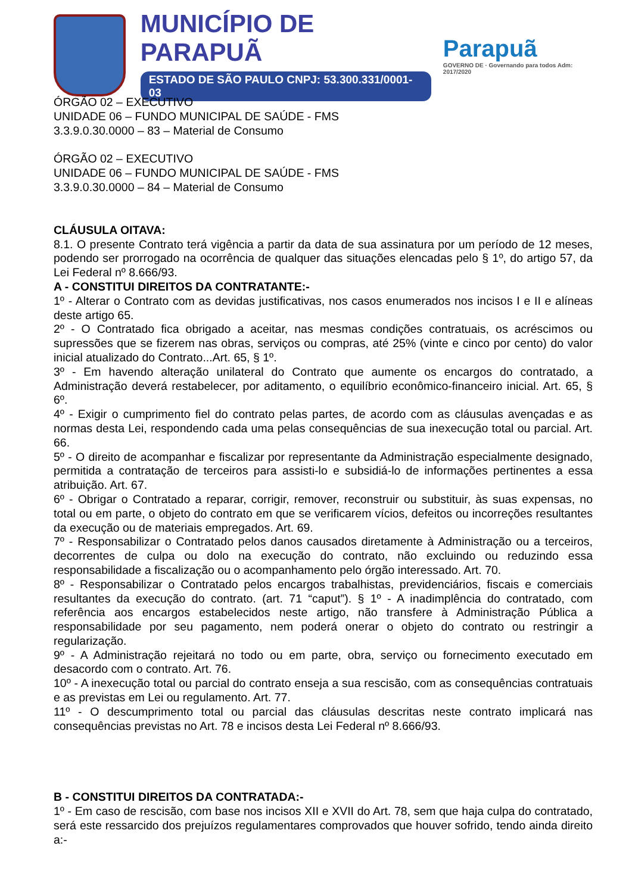MUNICÍPIO DE PARAPUÃ
ESTADO DE SÃO PAULO CNPJ: 53.300.331/0001-03
Parapuã
GOVERNO DE · Governando para todos Adm: 2017/2020
ÓRGÃO 02 – EXECUTIVO
UNIDADE 06 – FUNDO MUNICIPAL DE SAÚDE - FMS
3.3.9.0.30.0000 – 83 – Material de Consumo
ÓRGÃO 02 – EXECUTIVO
UNIDADE 06 – FUNDO MUNICIPAL DE SAÚDE - FMS
3.3.9.0.30.0000 – 84 – Material de Consumo
CLÁUSULA OITAVA:
8.1. O presente Contrato terá vigência a partir da data de sua assinatura por um período de 12 meses, podendo ser prorrogado na ocorrência de qualquer das situações elencadas pelo § 1º, do artigo 57, da Lei Federal nº 8.666/93.
A - CONSTITUI DIREITOS DA CONTRATANTE:-
1º - Alterar o Contrato com as devidas justificativas, nos casos enumerados nos incisos I e II e alíneas deste artigo 65.
2º - O Contratado fica obrigado a aceitar, nas mesmas condições contratuais, os acréscimos ou supressões que se fizerem nas obras, serviços ou compras, até 25% (vinte e cinco por cento) do valor inicial atualizado do Contrato...Art. 65, § 1º.
3º - Em havendo alteração unilateral do Contrato que aumente os encargos do contratado, a Administração deverá restabelecer, por aditamento, o equilíbrio econômico-financeiro inicial. Art. 65, § 6º.
4º - Exigir o cumprimento fiel do contrato pelas partes, de acordo com as cláusulas avençadas e as normas desta Lei, respondendo cada uma pelas consequências de sua inexecução total ou parcial. Art. 66.
5º - O direito de acompanhar e fiscalizar por representante da Administração especialmente designado, permitida a contratação de terceiros para assisti-lo e subsidiá-lo de informações pertinentes a essa atribuição. Art. 67.
6º - Obrigar o Contratado a reparar, corrigir, remover, reconstruir ou substituir, às suas expensas, no total ou em parte, o objeto do contrato em que se verificarem vícios, defeitos ou incorreções resultantes da execução ou de materiais empregados. Art. 69.
7º - Responsabilizar o Contratado pelos danos causados diretamente à Administração ou a terceiros, decorrentes de culpa ou dolo na execução do contrato, não excluindo ou reduzindo essa responsabilidade a fiscalização ou o acompanhamento pelo órgão interessado. Art. 70.
8º - Responsabilizar o Contratado pelos encargos trabalhistas, previdenciários, fiscais e comerciais resultantes da execução do contrato. (art. 71 “caput”). § 1º - A inadimplência do contratado, com referência aos encargos estabelecidos neste artigo, não transfere à Administração Pública a responsabilidade por seu pagamento, nem poderá onerar o objeto do contrato ou restringir a regularização.
9º - A Administração rejeitará no todo ou em parte, obra, serviço ou fornecimento executado em desacordo com o contrato. Art. 76.
10º - A inexecução total ou parcial do contrato enseja a sua rescisão, com as consequências contratuais e as previstas em Lei ou regulamento. Art. 77.
11º - O descumprimento total ou parcial das cláusulas descritas neste contrato implicará nas consequências previstas no Art. 78 e incisos desta Lei Federal nº 8.666/93.
B - CONSTITUI DIREITOS DA CONTRATADA:-
1º - Em caso de rescisão, com base nos incisos XII e XVII do Art. 78, sem que haja culpa do contratado, será este ressarcido dos prejuízos regulamentares comprovados que houver sofrido, tendo ainda direito a:-